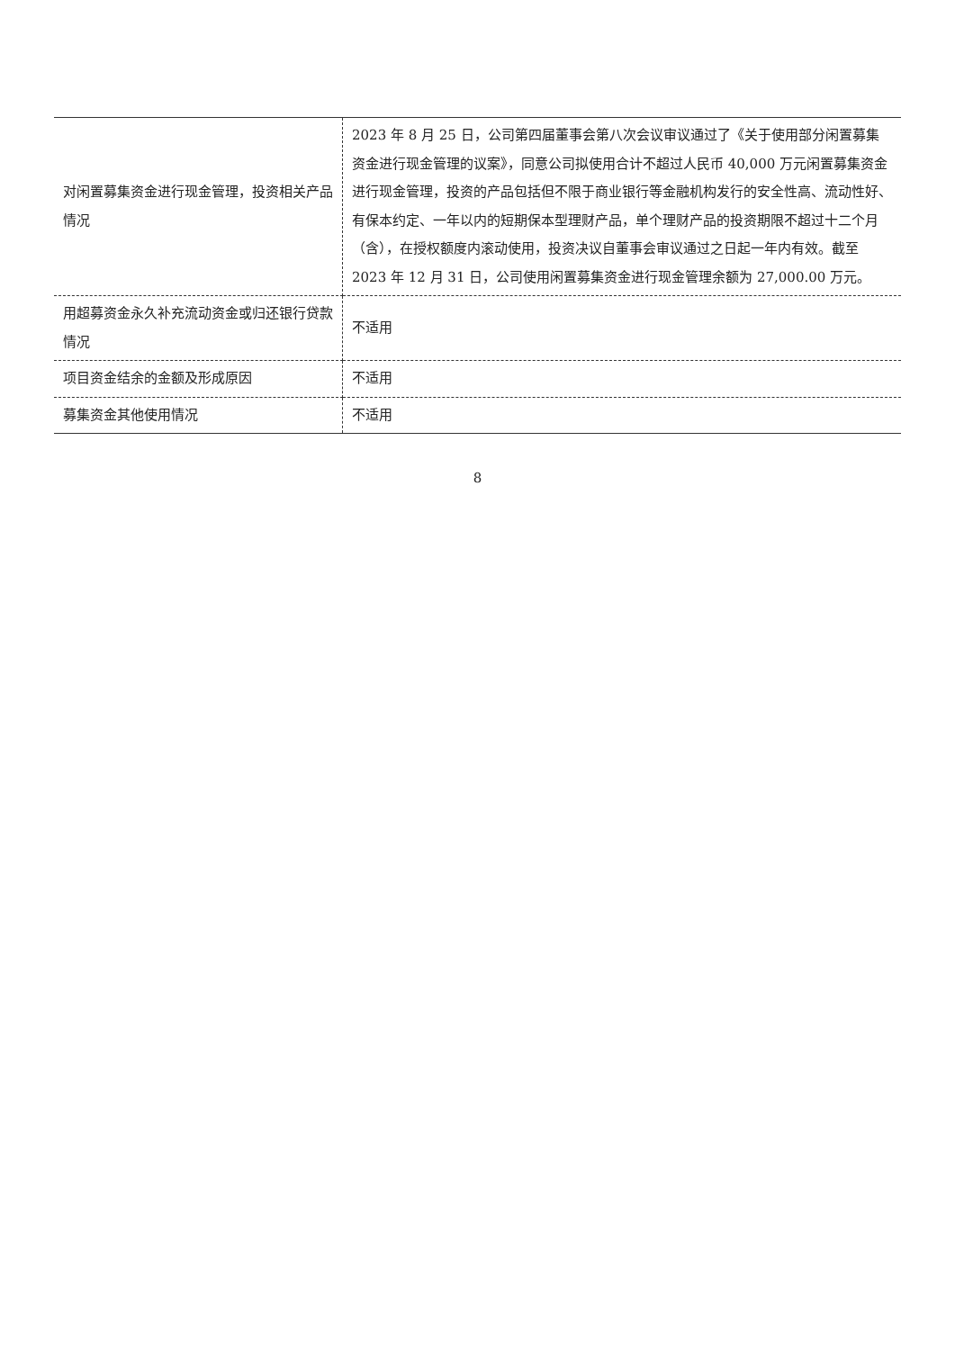| 对闲置募集资金进行现金管理，投资相关产品情况 | 2023 年 8 月 25 日，公司第四届董事会第八次会议审议通过了《关于使用部分闲置募集资金进行现金管理的议案》，同意公司拟使用合计不超过人民币 40,000 万元闲置募集资金进行现金管理，投资的产品包括但不限于商业银行等金融机构发行的安全性高、流动性好、有保本约定、一年以内的短期保本型理财产品，单个理财产品的投资期限不超过十二个月（含），在授权额度内滚动使用，投资决议自董事会审议通过之日起一年内有效。截至 2023 年 12 月 31 日，公司使用闲置募集资金进行现金管理余额为 27,000.00 万元。 |
| 用超募资金永久补充流动资金或归还银行贷款情况 | 不适用 |
| 项目资金结余的金额及形成原因 | 不适用 |
| 募集资金其他使用情况 | 不适用 |
8